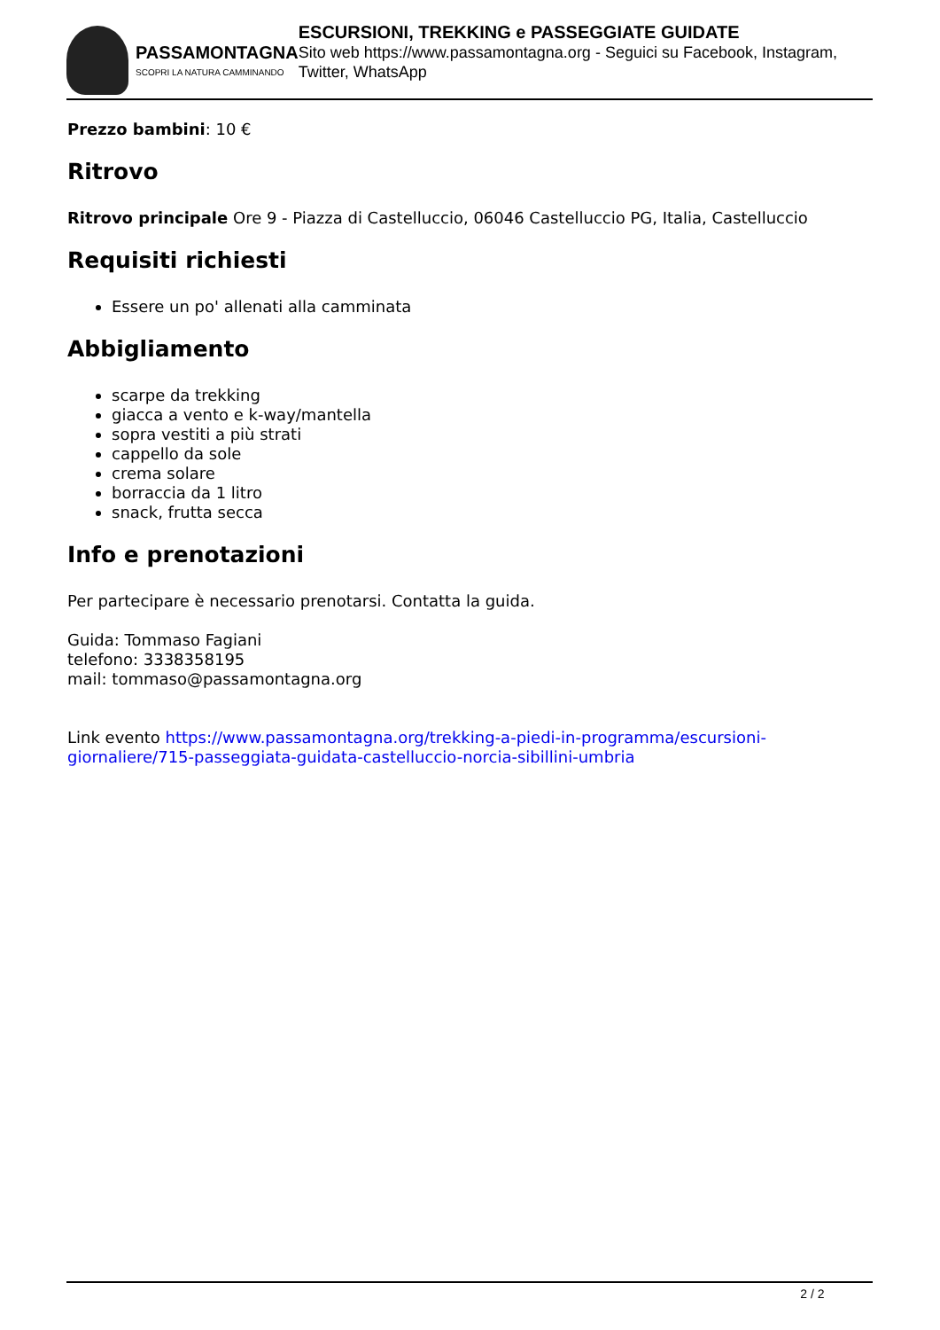PASSAMONTAGNA
SCOPRI LA NATURA CAMMINANDO
ESCURSIONI, TREKKING e PASSEGGIATE GUIDATE
Sito web https://www.passamontagna.org - Seguici su Facebook, Instagram, Twitter, WhatsApp
Prezzo bambini: 10 €
Ritrovo
Ritrovo principale Ore 9 - Piazza di Castelluccio, 06046 Castelluccio PG, Italia, Castelluccio
Requisiti richiesti
Essere un po' allenati alla camminata
Abbigliamento
scarpe da trekking
giacca a vento e k-way/mantella
sopra vestiti a più strati
cappello da sole
crema solare
borraccia da 1 litro
snack, frutta secca
Info e prenotazioni
Per partecipare è necessario prenotarsi. Contatta la guida.
Guida: Tommaso Fagiani
telefono: 3338358195
mail: tommaso@passamontagna.org
Link evento https://www.passamontagna.org/trekking-a-piedi-in-programma/escursioni-giornaliere/715-passeggiata-guidata-castelluccio-norcia-sibillini-umbria
2 / 2